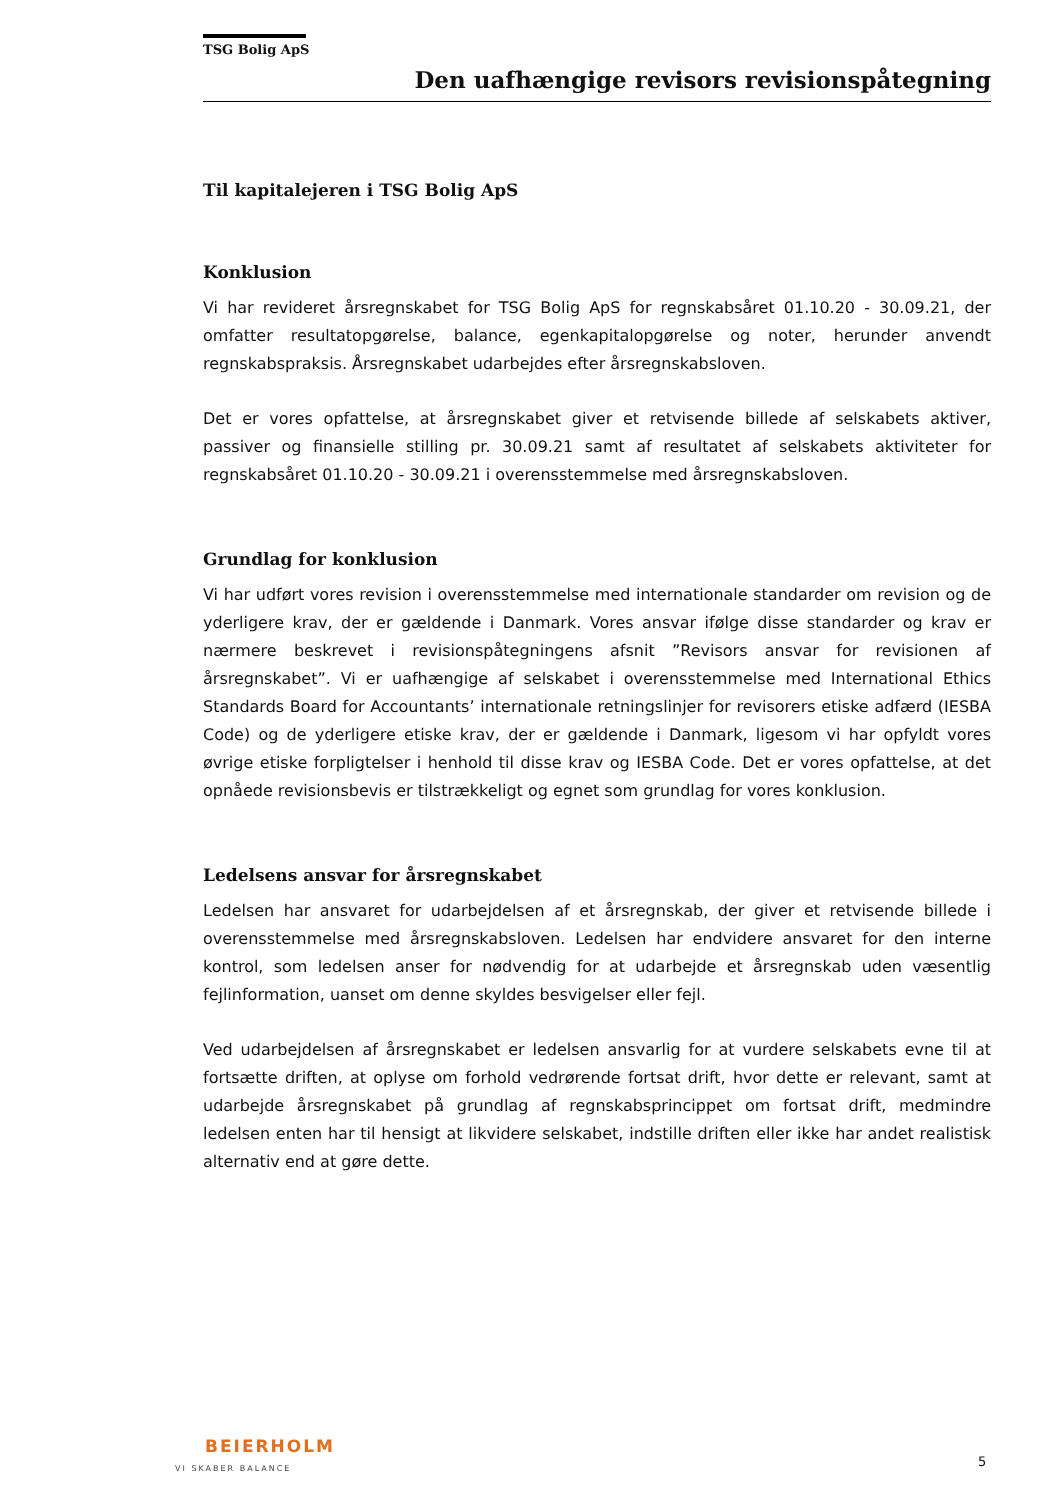TSG Bolig ApS
Den uafhængige revisors revisionspåtegning
Til kapitalejeren i TSG Bolig ApS
Konklusion
Vi har revideret årsregnskabet for TSG Bolig ApS for regnskabsåret 01.10.20 - 30.09.21, der omfatter resultatopgørelse, balance, egenkapitalopgørelse og noter, herunder anvendt regnskabspraksis. Årsregnskabet udarbejdes efter årsregnskabsloven.
Det er vores opfattelse, at årsregnskabet giver et retvisende billede af selskabets aktiver, passiver og finansielle stilling pr. 30.09.21 samt af resultatet af selskabets aktiviteter for regnskabsåret 01.10.20 - 30.09.21 i overensstemmelse med årsregnskabsloven.
Grundlag for konklusion
Vi har udført vores revision i overensstemmelse med internationale standarder om revision og de yderligere krav, der er gældende i Danmark. Vores ansvar ifølge disse standarder og krav er nærmere beskrevet i revisionspåtegningens afsnit ”Revisors ansvar for revisionen af årsregnskabet”. Vi er uafhængige af selskabet i overensstemmelse med International Ethics Standards Board for Accountants’ internationale retningslinjer for revisorers etiske adfærd (IESBA Code) og de yderligere etiske krav, der er gældende i Danmark, ligesom vi har opfyldt vores øvrige etiske forpligtelser i henhold til disse krav og IESBA Code. Det er vores opfattelse, at det opnåede revisionsbevis er tilstrækkeligt og egnet som grundlag for vores konklusion.
Ledelsens ansvar for årsregnskabet
Ledelsen har ansvaret for udarbejdelsen af et årsregnskab, der giver et retvisende billede i overensstemmelse med årsregnskabsloven. Ledelsen har endvidere ansvaret for den interne kontrol, som ledelsen anser for nødvendig for at udarbejde et årsregnskab uden væsentlig fejlinformation, uanset om denne skyldes besvigelser eller fejl.
Ved udarbejdelsen af årsregnskabet er ledelsen ansvarlig for at vurdere selskabets evne til at fortsætte driften, at oplyse om forhold vedrørende fortsat drift, hvor dette er relevant, samt at udarbejde årsregnskabet på grundlag af regnskabsprincippet om fortsat drift, medmindre ledelsen enten har til hensigt at likvidere selskabet, indstille driften eller ikke har andet realistisk alternativ end at gøre dette.
BEIERHOLM
VI SKABER BALANCE
5